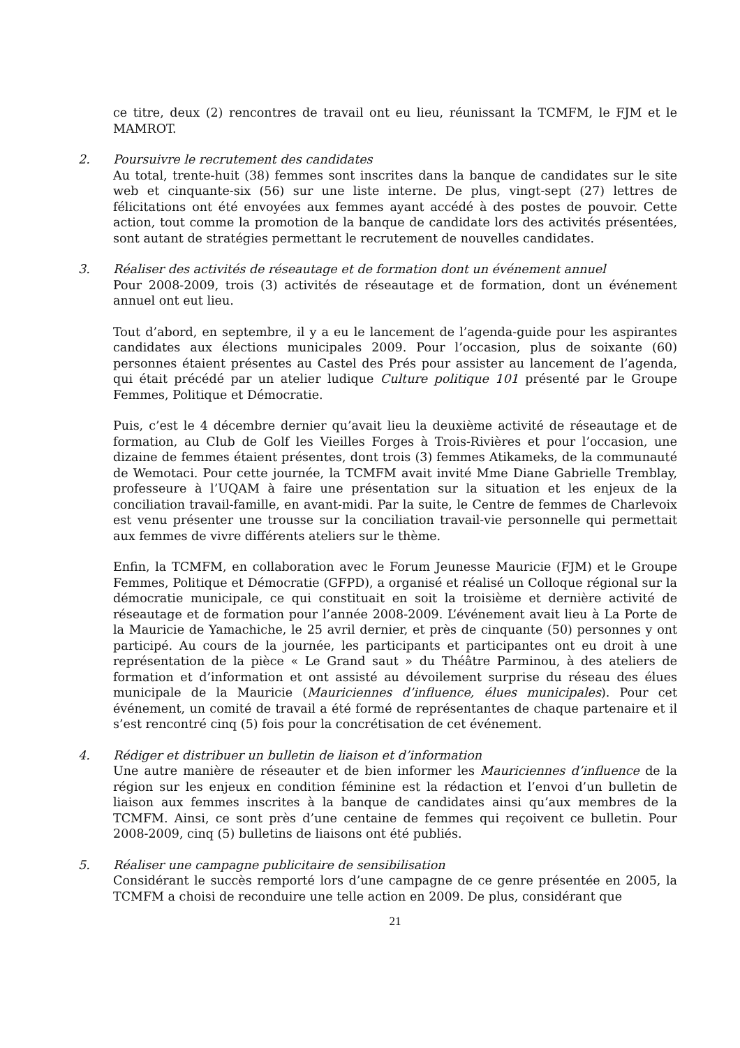ce titre, deux (2) rencontres de travail ont eu lieu, réunissant la TCMFM, le FJM et le MAMROT.
2. Poursuivre le recrutement des candidates
Au total, trente-huit (38) femmes sont inscrites dans la banque de candidates sur le site web et cinquante-six (56) sur une liste interne. De plus, vingt-sept (27) lettres de félicitations ont été envoyées aux femmes ayant accédé à des postes de pouvoir. Cette action, tout comme la promotion de la banque de candidate lors des activités présentées, sont autant de stratégies permettant le recrutement de nouvelles candidates.
3. Réaliser des activités de réseautage et de formation dont un événement annuel
Pour 2008-2009, trois (3) activités de réseautage et de formation, dont un événement annuel ont eut lieu.
Tout d’abord, en septembre, il y a eu le lancement de l’agenda-guide pour les aspirantes candidates aux élections municipales 2009. Pour l’occasion, plus de soixante (60) personnes étaient présentes au Castel des Prés pour assister au lancement de l’agenda, qui était précédé par un atelier ludique Culture politique 101 présenté par le Groupe Femmes, Politique et Démocratie.
Puis, c’est le 4 décembre dernier qu’avait lieu la deuxième activité de réseautage et de formation, au Club de Golf les Vieilles Forges à Trois-Rivières et pour l’occasion, une dizaine de femmes étaient présentes, dont trois (3) femmes Atikameks, de la communauté de Wemotaci. Pour cette journée, la TCMFM avait invité Mme Diane Gabrielle Tremblay, professeure à l’UQAM à faire une présentation sur la situation et les enjeux de la conciliation travail-famille, en avant-midi. Par la suite, le Centre de femmes de Charlevoix est venu présenter une trousse sur la conciliation travail-vie personnelle qui permettait aux femmes de vivre différents ateliers sur le thème.
Enfin, la TCMFM, en collaboration avec le Forum Jeunesse Mauricie (FJM) et le Groupe Femmes, Politique et Démocratie (GFPD), a organisé et réalisé un Colloque régional sur la démocratie municipale, ce qui constituait en soit la troisième et dernière activité de réseautage et de formation pour l’année 2008-2009. L’événement avait lieu à La Porte de la Mauricie de Yamachiche, le 25 avril dernier, et près de cinquante (50) personnes y ont participé. Au cours de la journée, les participants et participantes ont eu droit à une représentation de la pièce « Le Grand saut » du Théâtre Parminou, à des ateliers de formation et d’information et ont assisté au dévoilement surprise du réseau des élues municipale de la Mauricie (Mauriciennes d’influence, élues municipales). Pour cet événement, un comité de travail a été formé de représentantes de chaque partenaire et il s’est rencontré cinq (5) fois pour la concrétisation de cet événement.
4. Rédiger et distribuer un bulletin de liaison et d’information
Une autre manière de réseauter et de bien informer les Mauriciennes d’influence de la région sur les enjeux en condition féminine est la rédaction et l’envoi d’un bulletin de liaison aux femmes inscrites à la banque de candidates ainsi qu’aux membres de la TCMFM. Ainsi, ce sont près d’une centaine de femmes qui reçoivent ce bulletin. Pour 2008-2009, cinq (5) bulletins de liaisons ont été publiés.
5. Réaliser une campagne publicitaire de sensibilisation
Considérant le succès remporté lors d’une campagne de ce genre présentée en 2005, la TCMFM a choisi de reconduire une telle action en 2009. De plus, considérant que
21